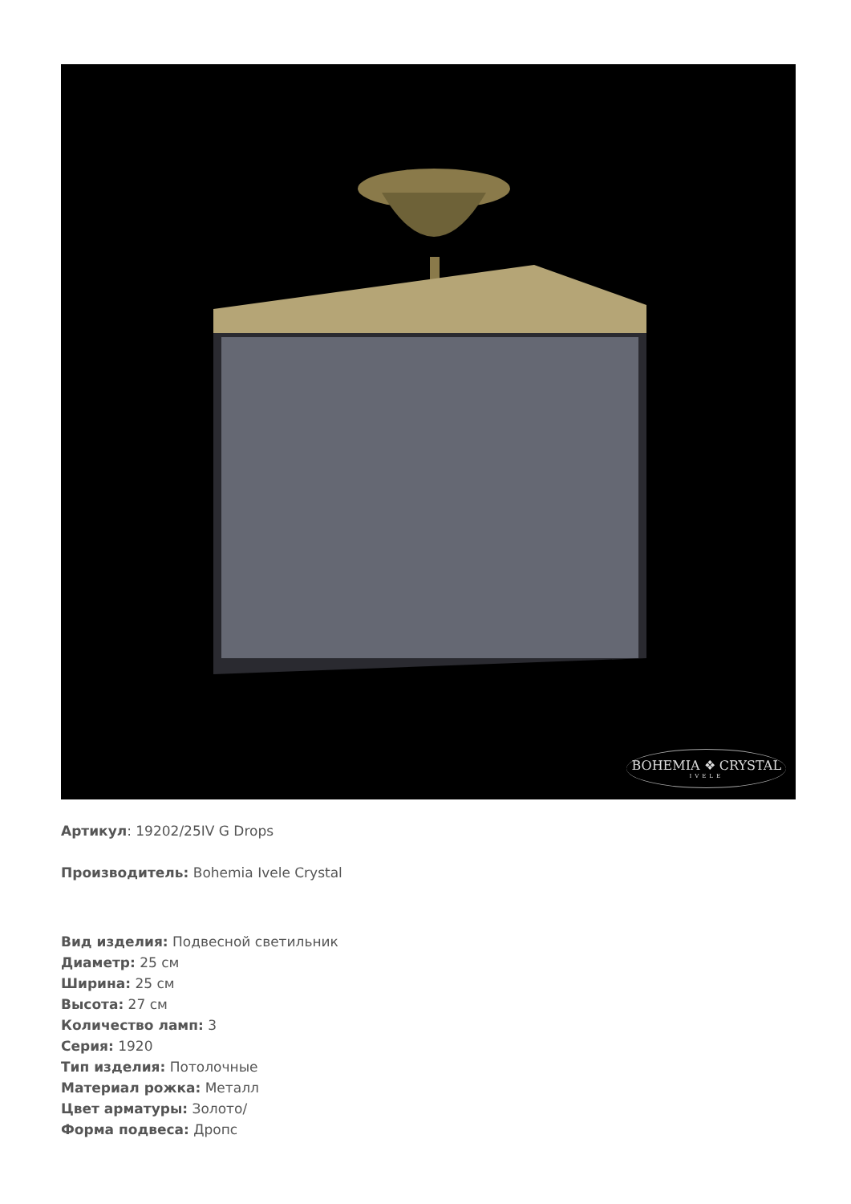BOHEMIA ❖ CRYSTAL
IVELE
Артикул: 19202/25IV G Drops
Производитель: Bohemia Ivele Crystal
Вид изделия: Подвесной светильник
Диаметр: 25 см
Ширина: 25 см
Высота: 27 см
Количество ламп: 3
Серия: 1920
Тип изделия: Потолочные
Материал рожка: Металл
Цвет арматуры: Золото/
Форма подвеса: Дропс